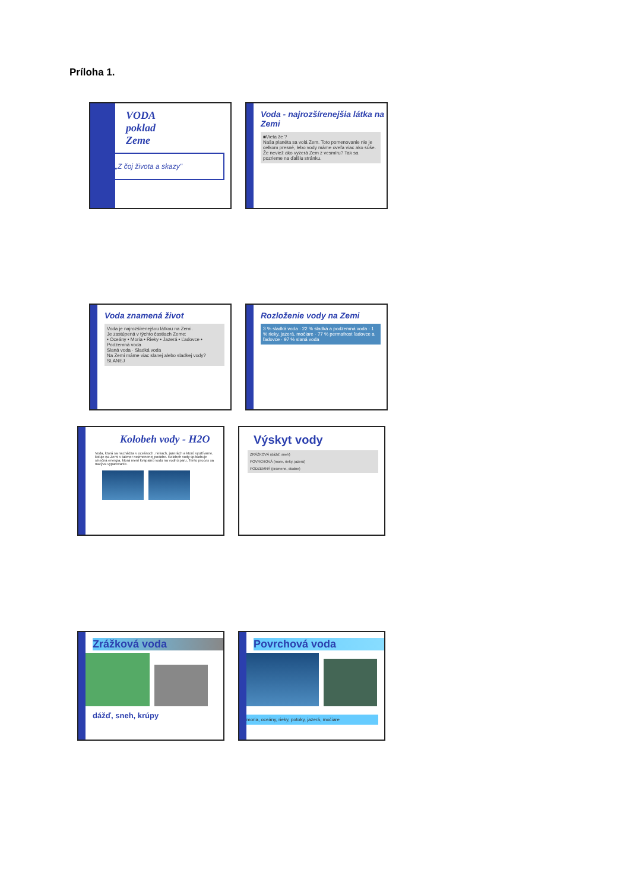Príloha 1.
VODA
poklad
Zeme
„Z čoj života a skazy"
Voda - najrozšírenejšia látka na Zemi
■Vieta že ?
Naša planéta sa volá Zem. Toto pomenovanie nie je celkom presné, lebo vody máme oveľa viac ako súše.
Že neviež ako vyzerá Zem z vesmíru? Tak sa pozrieme na ďalšiu stránku.
Voda znamená život
Voda je najrozšírenejšou látkou na Zemi.
Je zastúpená v týchto častiach Zeme:
• Oceány • Moria • Rieky • Jazerá • Ľadovce • Podzemná voda
Slaná voda · Sladká voda
Na Zemi máme viac slanej alebo sladkej vody? SLANEJ
Rozloženie vody na Zemi
3 % sladká voda · 22 % sladká a podzemná voda · 1 % rieky, jazerá, močiare · 77 % permafrost ľadovce a ľadovce · 97 % slaná voda
Kolobeh vody - H2O
Voda, ktorá sa nachádza v oceánoch, riekach, jazerách a ktorú využívame, koluje na Zemi v takmer nezmenenej podobe. Kolobeh vody spôsobuje slnečná energia, ktorá mení kvapalnú vodu na vodnú paru. Tento proces sa nazýva vyparovanie.
Výskyt vody
ZRÁŽKOVÁ (dážď, sneh)
POVRCHOVÁ (more, rieky, jazerá)
PODZEMNÁ (pramene, studne)
Zrážková voda
dážď, sneh, krúpy
Povrchová voda
moria, oceány, rieky, potoky, jazerá, močiare